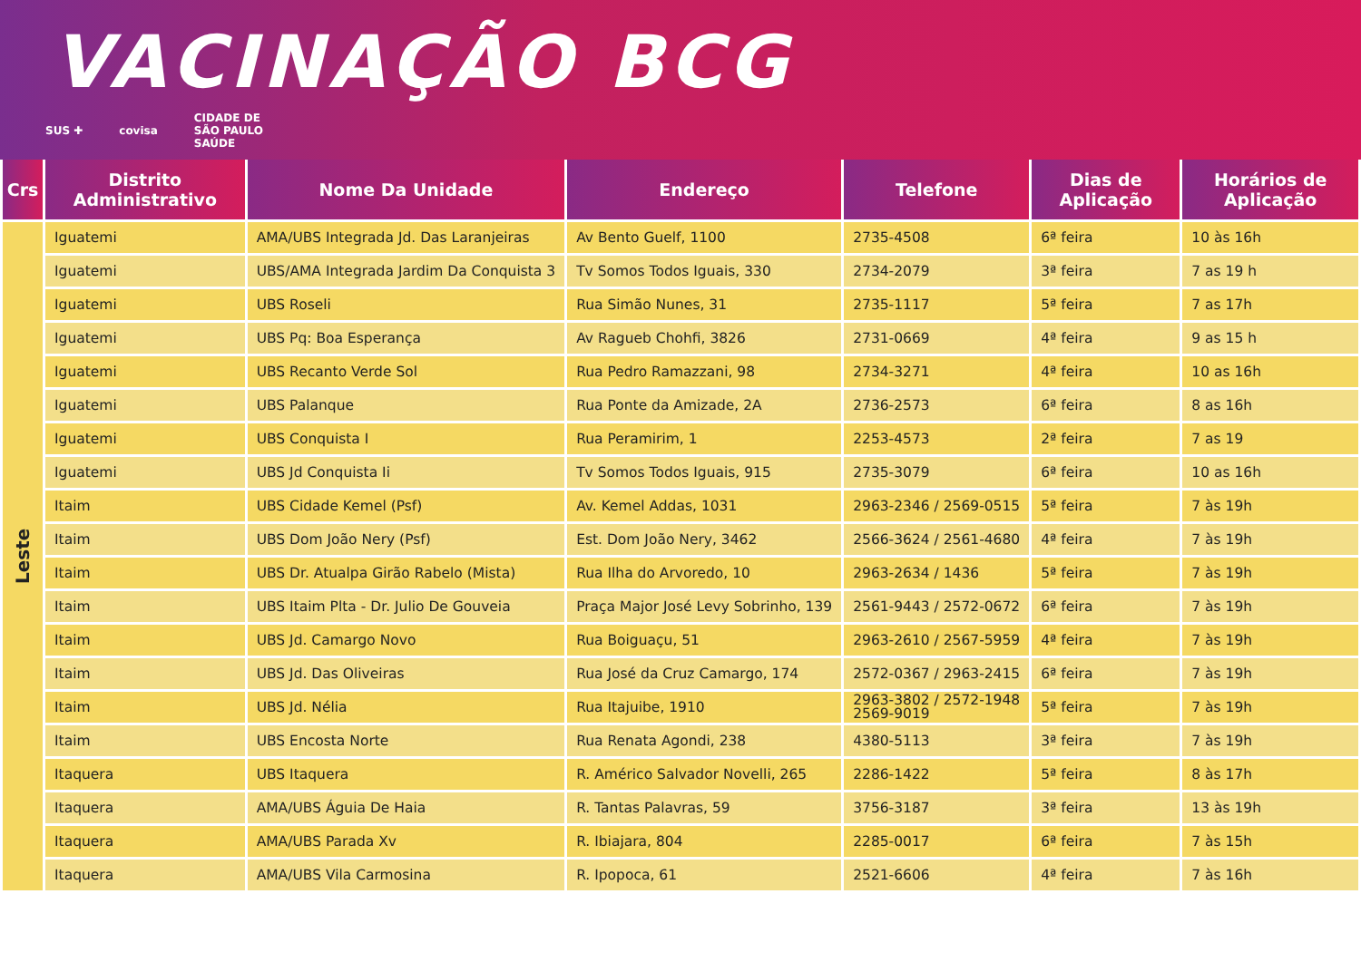VACINAÇÃO BCG
SUS ✚ covisa CIDADE DE
SÃO PAULO
SAÚDE
| Crs | Distrito Administrativo | Nome Da Unidade | Endereço | Telefone | Dias de Aplicação | Horários de Aplicação |
| --- | --- | --- | --- | --- | --- | --- |
| Leste | Iguatemi | AMA/UBS Integrada Jd. Das Laranjeiras | Av Bento Guelf, 1100 | 2735-4508 | 6ª feira | 10 às 16h |
| | Iguatemi | UBS/AMA Integrada Jardim Da Conquista 3 | Tv Somos Todos Iguais, 330 | 2734-2079 | 3ª feira | 7 as 19 h |
| | Iguatemi | UBS Roseli | Rua Simão Nunes, 31 | 2735-1117 | 5ª feira | 7 as 17h |
| | Iguatemi | UBS Pq: Boa Esperança | Av Ragueb Chohfi, 3826 | 2731-0669 | 4ª feira | 9 as 15 h |
| | Iguatemi | UBS Recanto Verde Sol | Rua Pedro Ramazzani, 98 | 2734-3271 | 4ª feira | 10 as 16h |
| | Iguatemi | UBS Palanque | Rua Ponte da Amizade, 2A | 2736-2573 | 6ª feira | 8 as 16h |
| | Iguatemi | UBS Conquista I | Rua Peramirim, 1 | 2253-4573 | 2ª feira | 7 as 19 |
| | Iguatemi | UBS Jd Conquista Ii | Tv Somos Todos Iguais, 915 | 2735-3079 | 6ª feira | 10 as 16h |
| | Itaim | UBS Cidade Kemel (Psf) | Av. Kemel Addas, 1031 | 2963-2346 / 2569-0515 | 5ª feira | 7 às 19h |
| | Itaim | UBS Dom João Nery (Psf) | Est. Dom João Nery, 3462 | 2566-3624 / 2561-4680 | 4ª feira | 7 às 19h |
| | Itaim | UBS Dr. Atualpa Girão Rabelo (Mista) | Rua Ilha do Arvoredo, 10 | 2963-2634 / 1436 | 5ª feira | 7 às 19h |
| | Itaim | UBS Itaim Plta - Dr. Julio De Gouveia | Praça Major José Levy Sobrinho, 139 | 2561-9443 / 2572-0672 | 6ª feira | 7 às 19h |
| | Itaim | UBS Jd. Camargo Novo | Rua Boiguaçu, 51 | 2963-2610 / 2567-5959 | 4ª feira | 7 às 19h |
| | Itaim | UBS Jd. Das Oliveiras | Rua José da Cruz Camargo, 174 | 2572-0367 / 2963-2415 | 6ª feira | 7 às 19h |
| | Itaim | UBS Jd. Nélia | Rua Itajuibe, 1910 | 2963-3802 / 2572-1948 2569-9019 | 5ª feira | 7 às 19h |
| | Itaim | UBS Encosta Norte | Rua Renata Agondi, 238 | 4380-5113 | 3ª feira | 7 às 19h |
| | Itaquera | UBS Itaquera | R. Américo Salvador Novelli, 265 | 2286-1422 | 5ª feira | 8 às 17h |
| | Itaquera | AMA/UBS Águia De Haia | R. Tantas Palavras, 59 | 3756-3187 | 3ª feira | 13 às 19h |
| | Itaquera | AMA/UBS Parada Xv | R. Ibiajara, 804 | 2285-0017 | 6ª feira | 7 às 15h |
| | Itaquera | AMA/UBS Vila Carmosina | R. Ipopoca, 61 | 2521-6606 | 4ª feira | 7 às 16h |